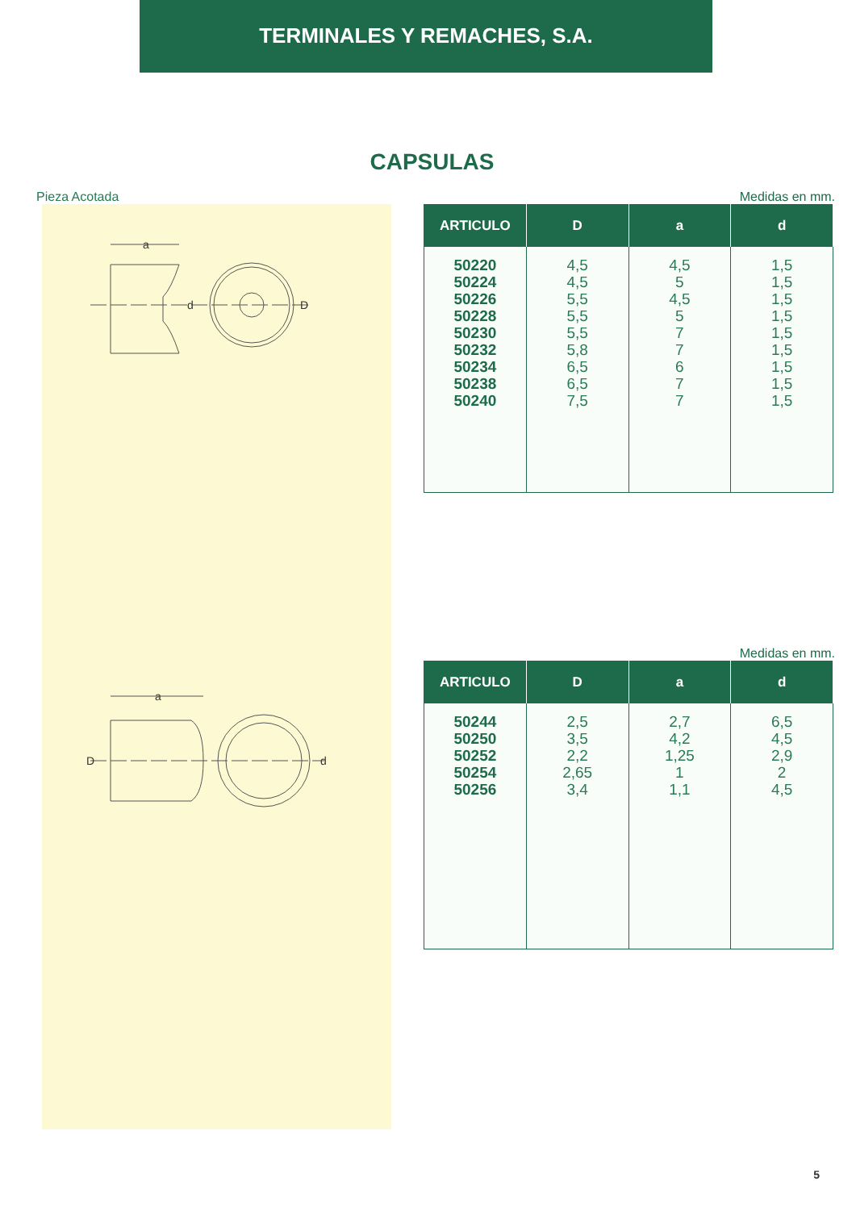TERMINALES Y REMACHES, S.A.
CAPSULAS
Pieza Acotada
a
d
D
a
D
d
Medidas en mm.
| ARTICULO | D | a | d |
| --- | --- | --- | --- |
| 50220 50224 50226 50228 50230 50232 50234 50238 50240 | 4,5 4,5 5,5 5,5 5,5 5,8 6,5 6,5 7,5 | 4,5 5 4,5 5 7 7 6 7 7 | 1,5 1,5 1,5 1,5 1,5 1,5 1,5 1,5 1,5 |
Medidas en mm.
| ARTICULO | D | a | d |
| --- | --- | --- | --- |
| 50244 50250 50252 50254 50256 | 2,5 3,5 2,2 2,65 3,4 | 2,7 4,2 1,25 1 1,1 | 6,5 4,5 2,9 2 4,5 |
5